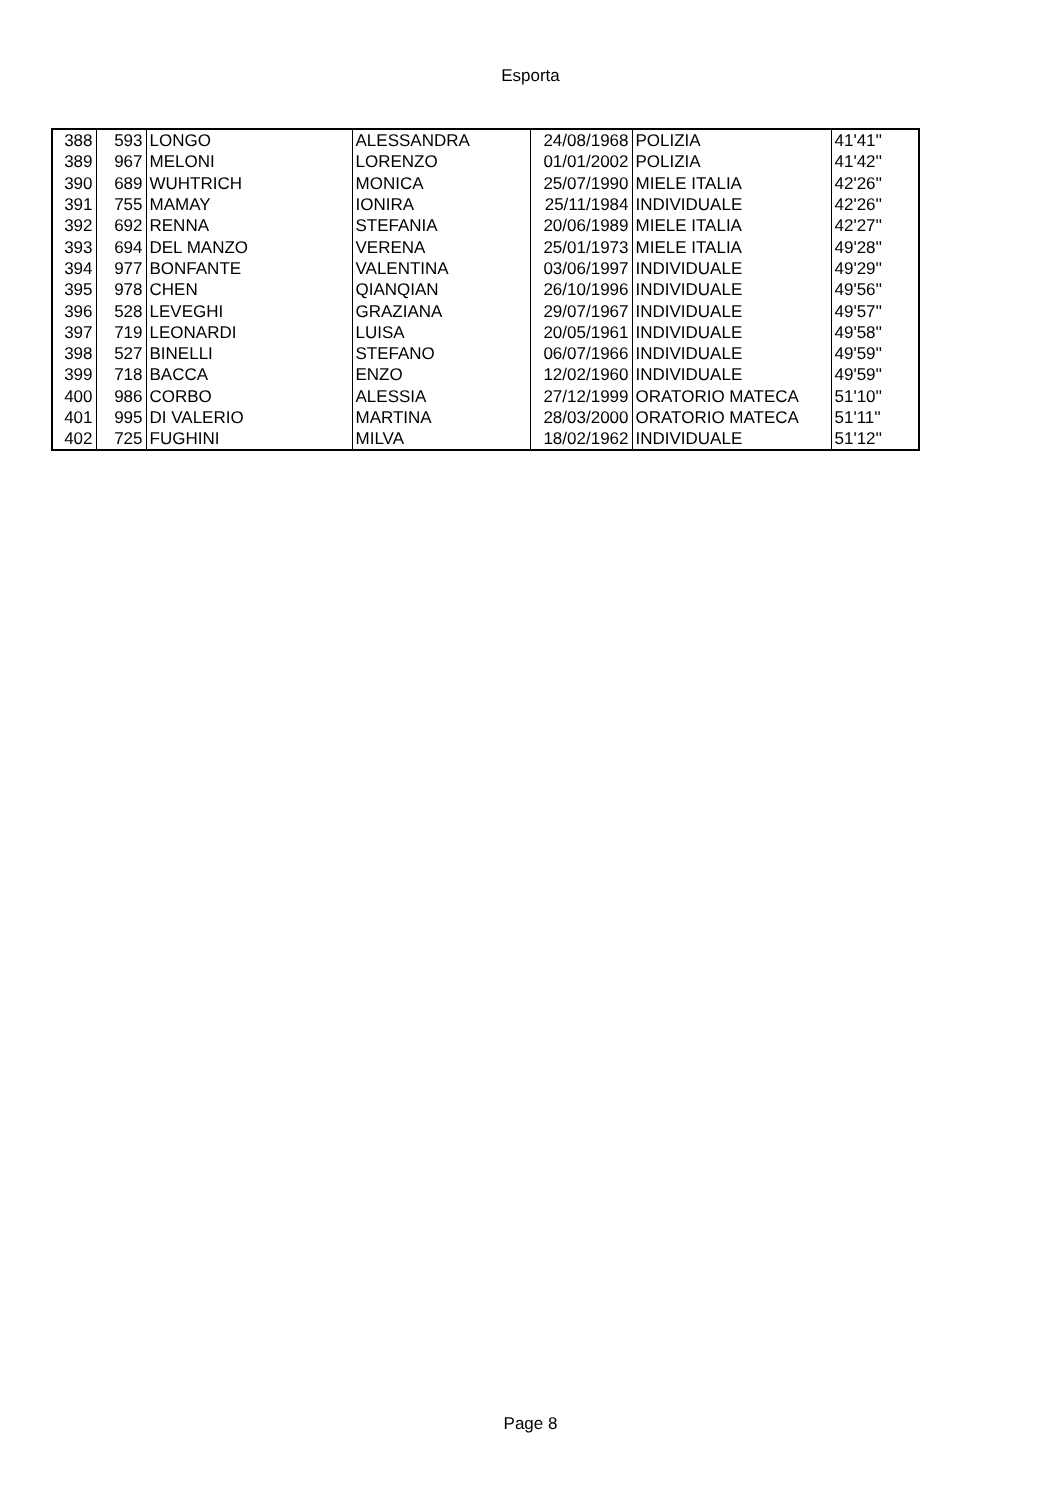Esporta
| 388 | 593 | LONGO | ALESSANDRA | 24/08/1968 | POLIZIA | 41'41'' |
| 389 | 967 | MELONI | LORENZO | 01/01/2002 | POLIZIA | 41'42'' |
| 390 | 689 | WUHTRICH | MONICA | 25/07/1990 | MIELE ITALIA | 42'26'' |
| 391 | 755 | MAMAY | IONIRA | 25/11/1984 | INDIVIDUALE | 42'26'' |
| 392 | 692 | RENNA | STEFANIA | 20/06/1989 | MIELE ITALIA | 42'27'' |
| 393 | 694 | DEL MANZO | VERENA | 25/01/1973 | MIELE ITALIA | 49'28'' |
| 394 | 977 | BONFANTE | VALENTINA | 03/06/1997 | INDIVIDUALE | 49'29'' |
| 395 | 978 | CHEN | QIANQIAN | 26/10/1996 | INDIVIDUALE | 49'56'' |
| 396 | 528 | LEVEGHI | GRAZIANA | 29/07/1967 | INDIVIDUALE | 49'57'' |
| 397 | 719 | LEONARDI | LUISA | 20/05/1961 | INDIVIDUALE | 49'58'' |
| 398 | 527 | BINELLI | STEFANO | 06/07/1966 | INDIVIDUALE | 49'59'' |
| 399 | 718 | BACCA | ENZO | 12/02/1960 | INDIVIDUALE | 49'59'' |
| 400 | 986 | CORBO | ALESSIA | 27/12/1999 | ORATORIO MATECA | 51'10'' |
| 401 | 995 | DI VALERIO | MARTINA | 28/03/2000 | ORATORIO MATECA | 51'11'' |
| 402 | 725 | FUGHINI | MILVA | 18/02/1962 | INDIVIDUALE | 51'12'' |
Page 8